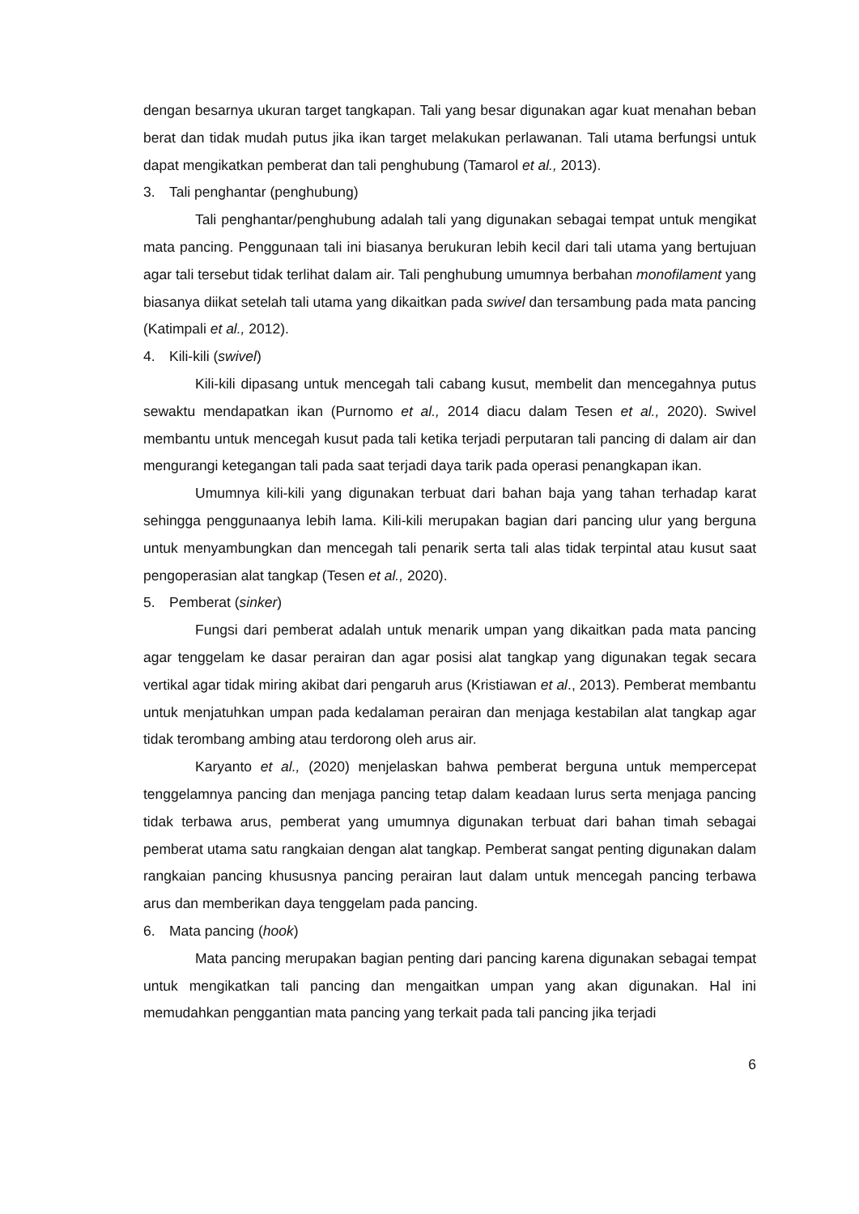dengan besarnya ukuran target tangkapan. Tali yang besar digunakan agar kuat menahan beban berat dan tidak mudah putus jika ikan target melakukan perlawanan. Tali utama berfungsi untuk dapat mengikatkan pemberat dan tali penghubung (Tamarol et al., 2013).
3. Tali penghantar (penghubung)
Tali penghantar/penghubung adalah tali yang digunakan sebagai tempat untuk mengikat mata pancing. Penggunaan tali ini biasanya berukuran lebih kecil dari tali utama yang bertujuan agar tali tersebut tidak terlihat dalam air. Tali penghubung umumnya berbahan monofilament yang biasanya diikat setelah tali utama yang dikaitkan pada swivel dan tersambung pada mata pancing (Katimpali et al., 2012).
4. Kili-kili (swivel)
Kili-kili dipasang untuk mencegah tali cabang kusut, membelit dan mencegahnya putus sewaktu mendapatkan ikan (Purnomo et al., 2014 diacu dalam Tesen et al., 2020). Swivel membantu untuk mencegah kusut pada tali ketika terjadi perputaran tali pancing di dalam air dan mengurangi ketegangan tali pada saat terjadi daya tarik pada operasi penangkapan ikan.
Umumnya kili-kili yang digunakan terbuat dari bahan baja yang tahan terhadap karat sehingga penggunaanya lebih lama. Kili-kili merupakan bagian dari pancing ulur yang berguna untuk menyambungkan dan mencegah tali penarik serta tali alas tidak terpintal atau kusut saat pengoperasian alat tangkap (Tesen et al., 2020).
5. Pemberat (sinker)
Fungsi dari pemberat adalah untuk menarik umpan yang dikaitkan pada mata pancing agar tenggelam ke dasar perairan dan agar posisi alat tangkap yang digunakan tegak secara vertikal agar tidak miring akibat dari pengaruh arus (Kristiawan et al., 2013). Pemberat membantu untuk menjatuhkan umpan pada kedalaman perairan dan menjaga kestabilan alat tangkap agar tidak terombang ambing atau terdorong oleh arus air.
Karyanto et al., (2020) menjelaskan bahwa pemberat berguna untuk mempercepat tenggelamnya pancing dan menjaga pancing tetap dalam keadaan lurus serta menjaga pancing tidak terbawa arus, pemberat yang umumnya digunakan terbuat dari bahan timah sebagai pemberat utama satu rangkaian dengan alat tangkap. Pemberat sangat penting digunakan dalam rangkaian pancing khususnya pancing perairan laut dalam untuk mencegah pancing terbawa arus dan memberikan daya tenggelam pada pancing.
6. Mata pancing (hook)
Mata pancing merupakan bagian penting dari pancing karena digunakan sebagai tempat untuk mengikatkan tali pancing dan mengaitkan umpan yang akan digunakan. Hal ini memudahkan penggantian mata pancing yang terkait pada tali pancing jika terjadi
6